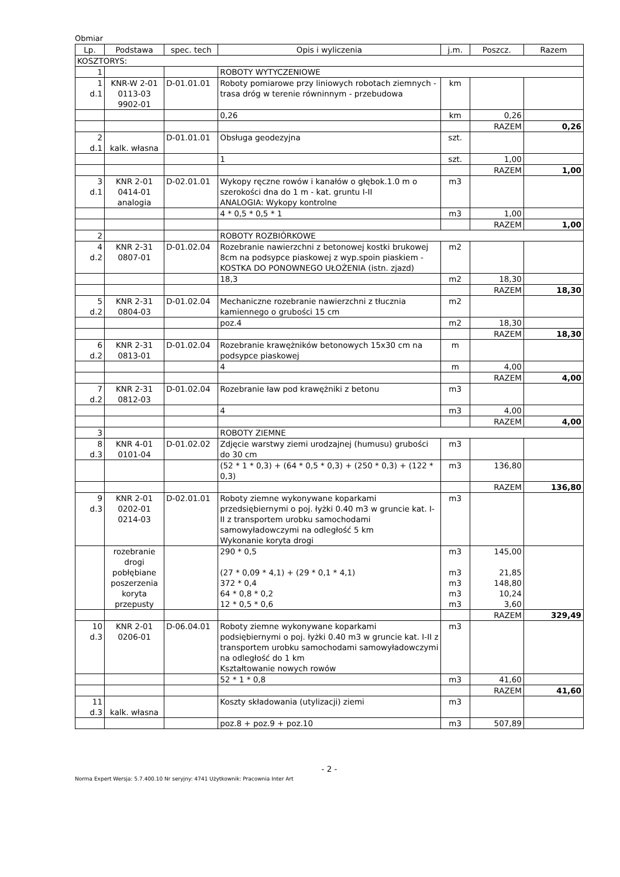Obmiar
| Lp. | Podstawa | spec. tech | Opis i wyliczenia | j.m. | Poszcz. | Razem |
| --- | --- | --- | --- | --- | --- | --- |
| KOSZTORYS: | | | | | | |
| 1 | | | ROBOTY WYTYCZENIOWE | | | |
| 1 d.1 | KNR-W 2-01 0113-03 9902-01 | D-01.01.01 | Roboty pomiarowe przy liniowych robotach ziemnych - trasa dróg w terenie równinnym - przebudowa | km | | |
| | | | 0,26 | km | 0,26 | |
| | | | | | RAZEM | 0,26 |
| 2 d.1 | kalk. własna | D-01.01.01 | Obsługa geodezyjna | szt. | | |
| | | | 1 | szt. | 1,00 | |
| | | | | | RAZEM | 1,00 |
| 3 d.1 | KNR 2-01 0414-01 analogia | D-02.01.01 | Wykopy ręczne rowów i kanałów o głębok.1.0 m o szerokości dna do 1 m - kat. gruntu I-II ANALOGIA: Wykopy kontrolne | m3 | | |
| | | | 4 * 0,5 * 0,5 * 1 | m3 | 1,00 | |
| | | | | | RAZEM | 1,00 |
| 2 | | | ROBOTY ROZBIÓRKOWE | | | |
| 4 d.2 | KNR 2-31 0807-01 | D-01.02.04 | Rozebranie nawierzchni z betonowej kostki brukowej 8cm na podsypce piaskowej z wyp.spoin piaskiem - KOSTKA DO PONOWNEGO UŁOŻENIA (istn. zjazd) | m2 | | |
| | | | 18,3 | m2 | 18,30 | |
| | | | | | RAZEM | 18,30 |
| 5 d.2 | KNR 2-31 0804-03 | D-01.02.04 | Mechaniczne rozebranie nawierzchni z tłucznia kamiennego o grubości 15 cm | m2 | | |
| | | | poz.4 | m2 | 18,30 | |
| | | | | | RAZEM | 18,30 |
| 6 d.2 | KNR 2-31 0813-01 | D-01.02.04 | Rozebranie krawężników betonowych 15x30 cm na podsypce piaskowej | m | | |
| | | | 4 | m | 4,00 | |
| | | | | | RAZEM | 4,00 |
| 7 d.2 | KNR 2-31 0812-03 | D-01.02.04 | Rozebranie ław pod krawężniki z betonu | m3 | | |
| | | | 4 | m3 | 4,00 | |
| | | | | | RAZEM | 4,00 |
| 3 | | | ROBOTY ZIEMNE | | | |
| 8 d.3 | KNR 4-01 0101-04 | D-01.02.02 | Zdjęcie warstwy ziemi urodzajnej (humusu) grubości do 30 cm | m3 | | |
| | | | (52 * 1 * 0,3) + (64 * 0,5 * 0,3) + (250 * 0,3) + (122 * 0,3) | m3 | 136,80 | |
| | | | | | RAZEM | 136,80 |
| 9 d.3 | KNR 2-01 0202-01 0214-03 | D-02.01.01 | Roboty ziemne wykonywane koparkami przedsiębiernymi o poj. łyżki 0.40 m3 w gruncie kat. I-II z transportem urobku samochodami samowyładowczymi na odległość 5 km Wykonanie koryta drogi | m3 | | |
| | rozebranie drogi pobłębiane poszerzenia koryta przepusty | | 290 * 0,5 (27 * 0,09 * 4,1) + (29 * 0,1 * 4,1) 372 * 0,4 64 * 0,8 * 0,2 12 * 0,5 * 0,6 | m3 m3 m3 m3 m3 | 145,00 21,85 148,80 10,24 3,60 | |
| | | | | | RAZEM | 329,49 |
| 10 d.3 | KNR 2-01 0206-01 | D-06.04.01 | Roboty ziemne wykonywane koparkami podsiębiernymi o poj. łyżki 0.40 m3 w gruncie kat. I-II z transportem urobku samochodami samowyładowczymi na odległość do 1 km Kształtowanie nowych rowów | m3 | | |
| | | | 52 * 1 * 0,8 | m3 | 41,60 | |
| | | | | | RAZEM | 41,60 |
| 11 d.3 | kalk. własna | | Koszty składowania (utylizacji) ziemi | m3 | | |
| | | | poz.8 + poz.9 + poz.10 | m3 | 507,89 | |
- 2 -
Norma Expert Wersja: 5.7.400.10 Nr seryjny: 4741 Użytkownik: Pracownia Inter Art